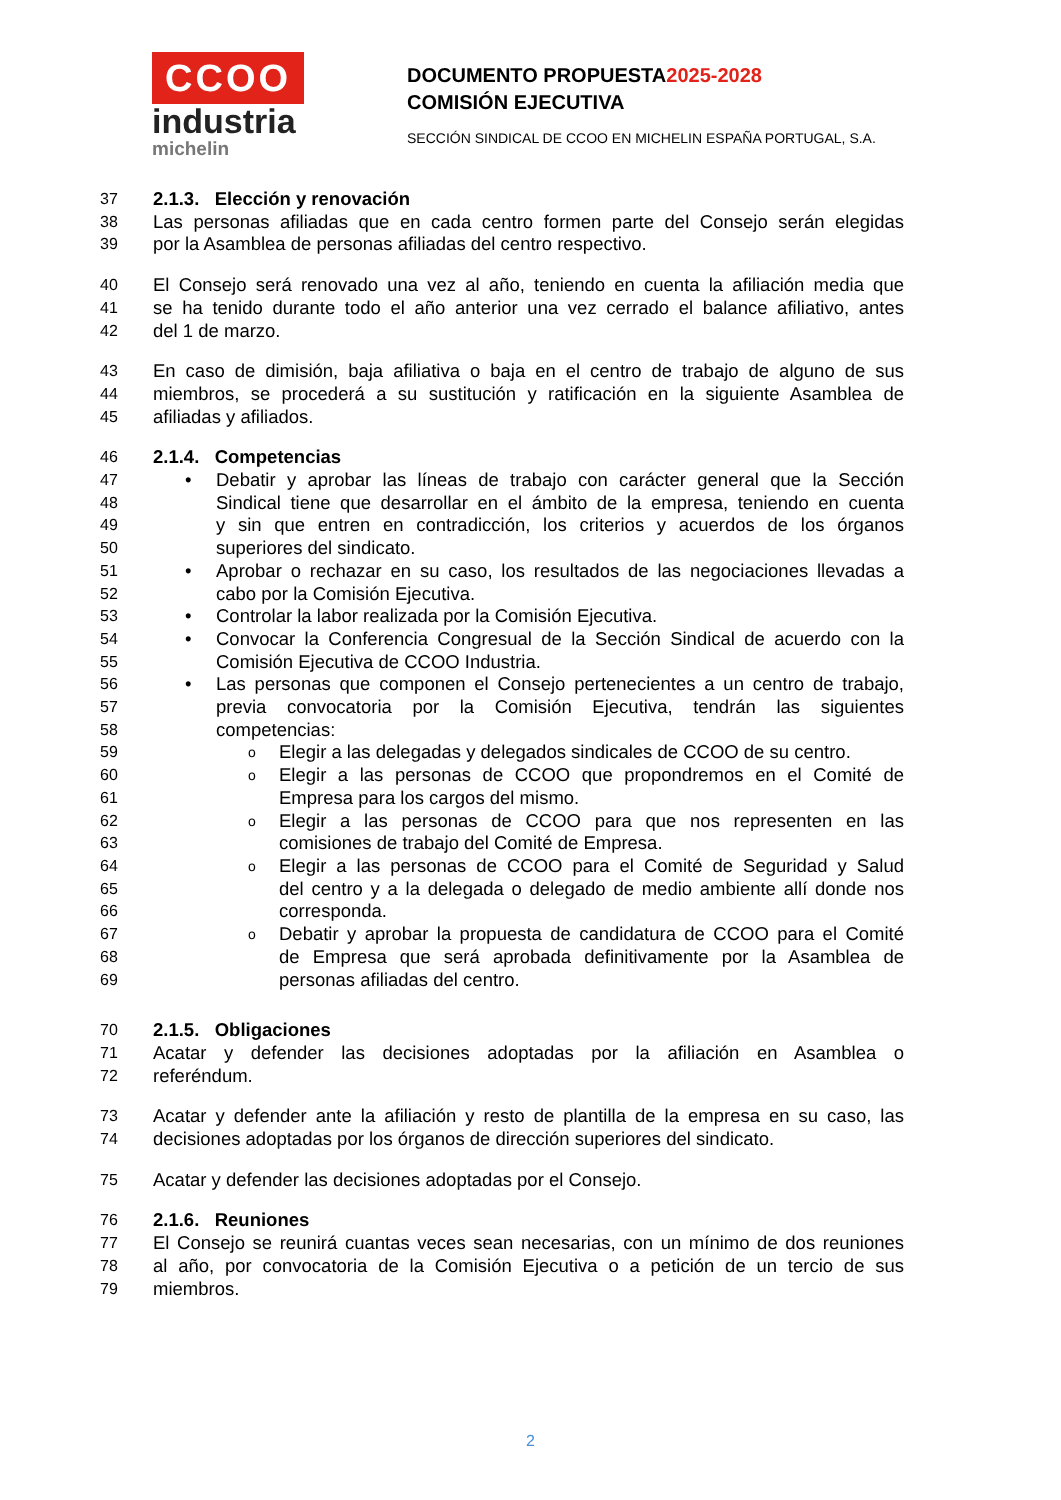CCOO
industria
michelin
DOCUMENTO PROPUESTA2025-2028
COMISIÓN EJECUTIVA
SECCIÓN SINDICAL DE CCOO EN MICHELIN ESPAÑA PORTUGAL, S.A.
37 2.1.3. Elección y renovación
38 Las personas afiliadas que en cada centro formen parte del Consejo serán elegidas
39 por la Asamblea de personas afiliadas del centro respectivo.
40 El Consejo será renovado una vez al año, teniendo en cuenta la afiliación media que
41 se ha tenido durante todo el año anterior una vez cerrado el balance afiliativo, antes
42 del 1 de marzo.
43 En caso de dimisión, baja afiliativa o baja en el centro de trabajo de alguno de sus
44 miembros, se procederá a su sustitución y ratificación en la siguiente Asamblea de
45 afiliadas y afiliados.
46 2.1.4. Competencias
47 • Debatir y aprobar las líneas de trabajo con carácter general que la Sección
48 Sindical tiene que desarrollar en el ámbito de la empresa, teniendo en cuenta
49 y sin que entren en contradicción, los criterios y acuerdos de los órganos
50 superiores del sindicato.
51 • Aprobar o rechazar en su caso, los resultados de las negociaciones llevadas a
52 cabo por la Comisión Ejecutiva.
53 • Controlar la labor realizada por la Comisión Ejecutiva.
54 • Convocar la Conferencia Congresual de la Sección Sindical de acuerdo con la
55 Comisión Ejecutiva de CCOO Industria.
56 • Las personas que componen el Consejo pertenecientes a un centro de trabajo,
57 previa convocatoria por la Comisión Ejecutiva, tendrán las siguientes
58 competencias:
59 o Elegir a las delegadas y delegados sindicales de CCOO de su centro.
60 o Elegir a las personas de CCOO que propondremos en el Comité de
61 Empresa para los cargos del mismo.
62 o Elegir a las personas de CCOO para que nos representen en las
63 comisiones de trabajo del Comité de Empresa.
64 o Elegir a las personas de CCOO para el Comité de Seguridad y Salud
65 del centro y a la delegada o delegado de medio ambiente allí donde nos
66 corresponda.
67 o Debatir y aprobar la propuesta de candidatura de CCOO para el Comité
68 de Empresa que será aprobada definitivamente por la Asamblea de
69 personas afiliadas del centro.
70 2.1.5. Obligaciones
71 Acatar y defender las decisiones adoptadas por la afiliación en Asamblea o
72 referéndum.
73 Acatar y defender ante la afiliación y resto de plantilla de la empresa en su caso, las
74 decisiones adoptadas por los órganos de dirección superiores del sindicato.
75 Acatar y defender las decisiones adoptadas por el Consejo.
76 2.1.6. Reuniones
77 El Consejo se reunirá cuantas veces sean necesarias, con un mínimo de dos reuniones
78 al año, por convocatoria de la Comisión Ejecutiva o a petición de un tercio de sus
79 miembros.
2